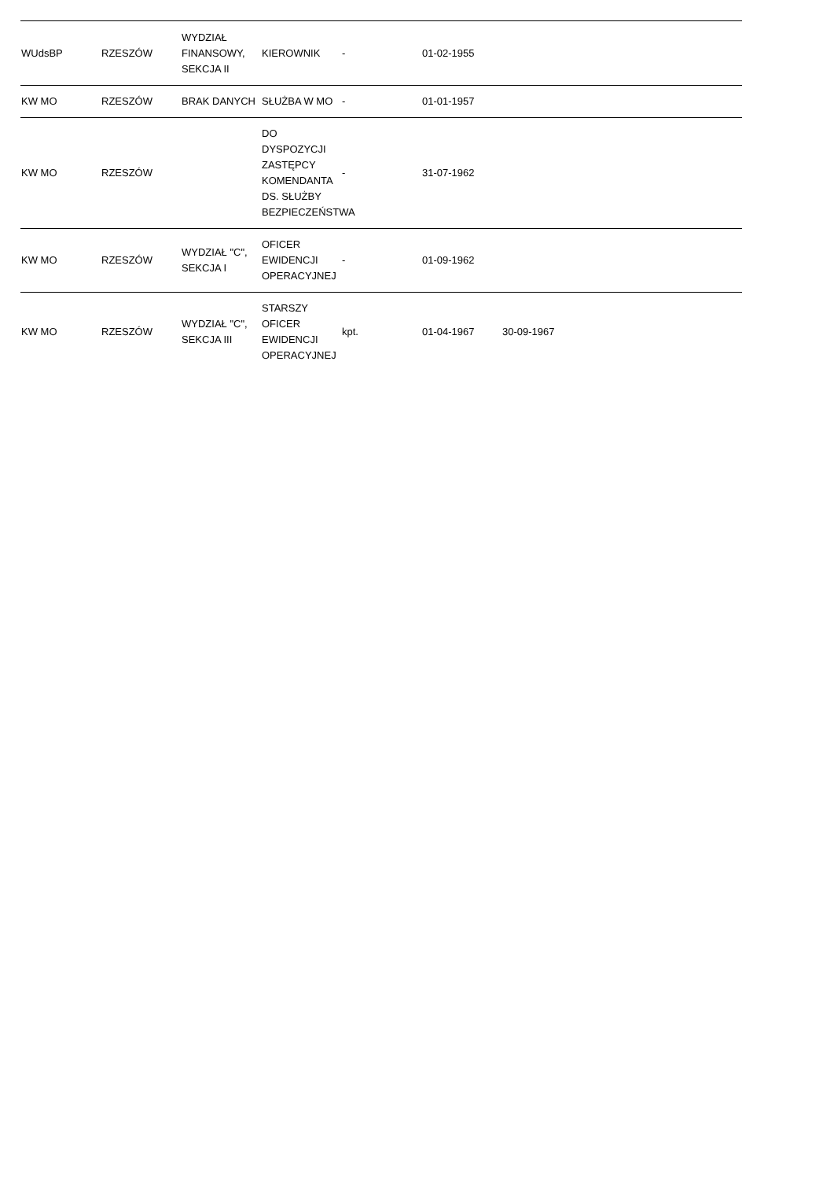| WUdsBP | RZESZÓW | WYDZIAŁ FINANSOWY, SEKCJA II | KIEROWNIK | - | 01-02-1955 | | | |
| KW MO | RZESZÓW | BRAK DANYCH | SŁUŻBA W MO | - | 01-01-1957 | | | |
| KW MO | RZESZÓW | | DO DYSPOZYCJI ZASTĘPCY KOMENDANTA DS. SŁUŻBY BEZPIECZEŃSTWA | - | 31-07-1962 | | | |
| KW MO | RZESZÓW | WYDZIAŁ "C", SEKCJA I | OFICER EWIDENCJI OPERACYJNEJ | - | 01-09-1962 | | | |
| KW MO | RZESZÓW | WYDZIAŁ "C", SEKCJA III | STARSZY OFICER EWIDENCJI OPERACYJNEJ | kpt. | 01-04-1967 | 30-09-1967 | | |